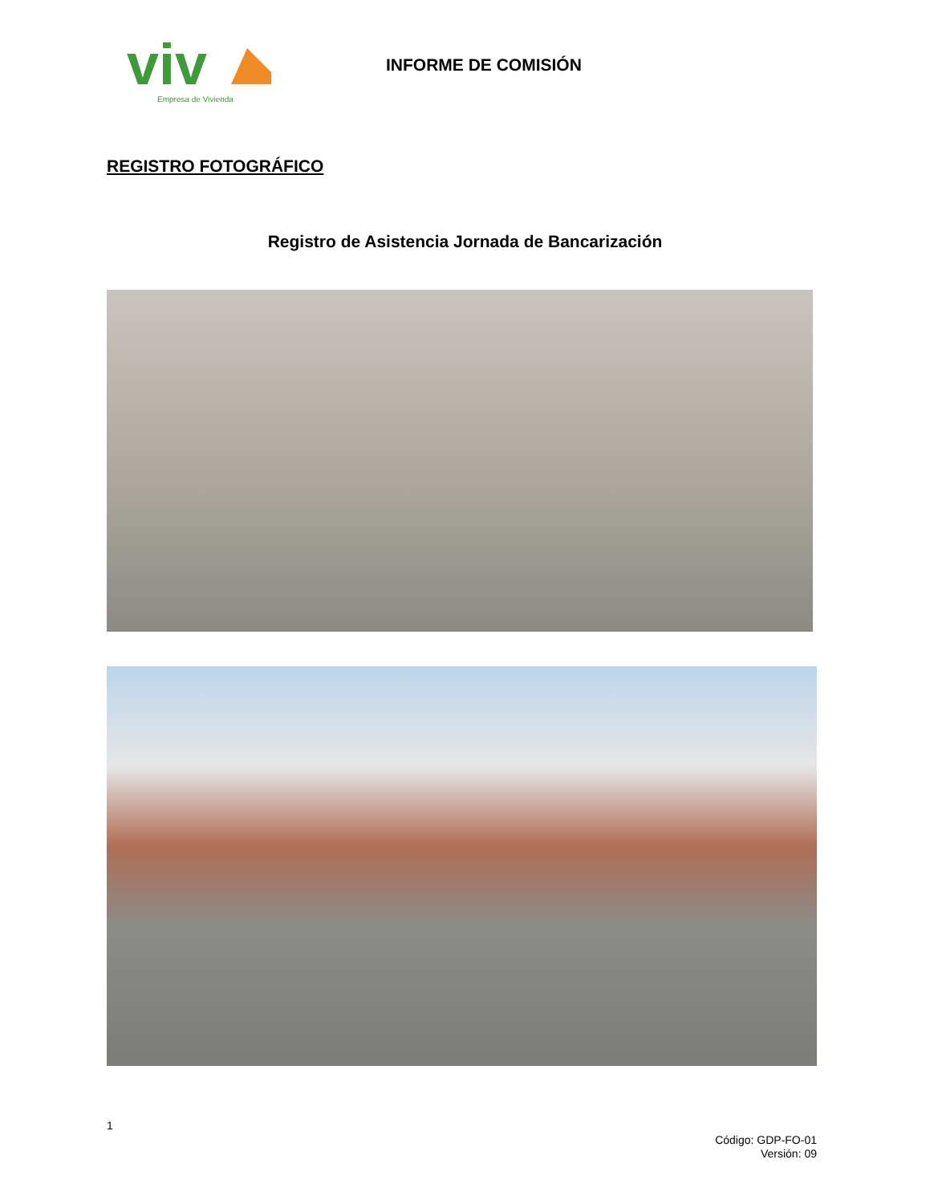viv
Empresa de Vivienda
INFORME DE COMISIÓN
REGISTRO FOTOGRÁFICO
Registro de Asistencia Jornada de Bancarización
1
Código: GDP-FO-01
Versión: 09